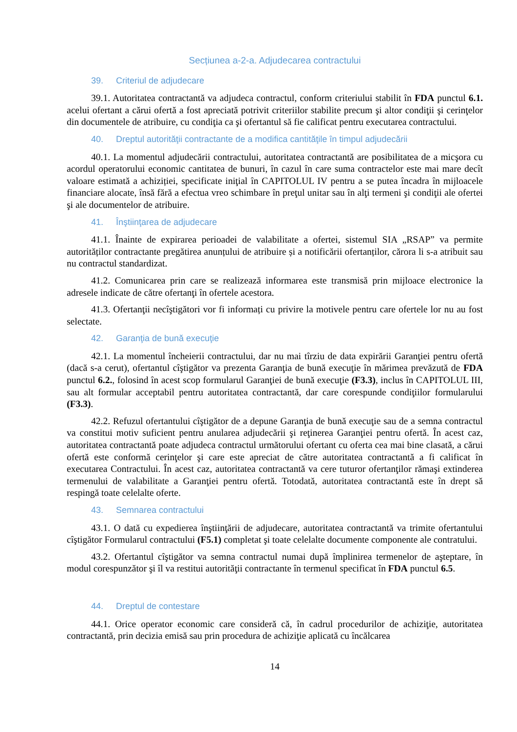Secțiunea a-2-a. Adjudecarea contractului
39. Criteriul de adjudecare
39.1. Autoritatea contractantă va adjudeca contractul, conform criteriului stabilit în FDA punctul 6.1. acelui ofertant a cărui ofertă a fost apreciată potrivit criteriilor stabilite precum şi altor condiţii şi cerinţelor din documentele de atribuire, cu condiţia ca şi ofertantul să fie calificat pentru executarea contractului.
40. Dreptul autorităţii contractante de a modifica cantităţile în timpul adjudecării
40.1. La momentul adjudecării contractului, autoritatea contractantă are posibilitatea de a micşora cu acordul operatorului economic cantitatea de bunuri, în cazul în care suma contractelor este mai mare decît valoare estimată a achiziției, specificate iniţial în CAPITOLUL IV pentru a se putea încadra în mijloacele financiare alocate, însă fără a efectua vreo schimbare în preţul unitar sau în alţi termeni şi condiţii ale ofertei şi ale documentelor de atribuire.
41. Înştiinţarea de adjudecare
41.1. Înainte de expirarea perioadei de valabilitate a ofertei, sistemul SIA „RSAP” va permite autorităților contractante pregătirea anunțului de atribuire și a notificării ofertanților, cărora li s-a atribuit sau nu contractul standardizat.
41.2. Comunicarea prin care se realizează informarea este transmisă prin mijloace electronice la adresele indicate de către ofertanţi în ofertele acestora.
41.3. Ofertanţii necîştigători vor fi informați cu privire la motivele pentru care ofertele lor nu au fost selectate.
42. Garanţia de bună execuţie
42.1. La momentul încheierii contractului, dar nu mai tîrziu de data expirării Garanţiei pentru ofertă (dacă s-a cerut), ofertantul cîştigător va prezenta Garanţia de bună execuţie în mărimea prevăzută de FDA punctul 6.2., folosind în acest scop formularul Garanţiei de bună execuţie (F3.3), inclus în CAPITOLUL III, sau alt formular acceptabil pentru autoritatea contractantă, dar care corespunde condiţiilor formularului (F3.3).
42.2. Refuzul ofertantului cîştigător de a depune Garanţia de bună execuţie sau de a semna contractul va constitui motiv suficient pentru anularea adjudecării şi reţinerea Garanţiei pentru ofertă. În acest caz, autoritatea contractantă poate adjudeca contractul următorului ofertant cu oferta cea mai bine clasată, a cărui ofertă este conformă cerinţelor şi care este apreciat de către autoritatea contractantă a fi calificat în executarea Contractului. În acest caz, autoritatea contractantă va cere tuturor ofertanţilor rămaşi extinderea termenului de valabilitate a Garanţiei pentru ofertă. Totodată, autoritatea contractantă este în drept să respingă toate celelalte oferte.
43. Semnarea contractului
43.1. O dată cu expedierea înştiinţării de adjudecare, autoritatea contractantă va trimite ofertantului cîştigător Formularul contractului (F5.1) completat şi toate celelalte documente componente ale contratului.
43.2. Ofertantul cîştigător va semna contractul numai după împlinirea termenelor de aşteptare, în modul corespunzător şi îl va restitui autorităţii contractante în termenul specificat în FDA punctul 6.5.
44. Dreptul de contestare
44.1. Orice operator economic care consideră că, în cadrul procedurilor de achiziţie, autoritatea contractantă, prin decizia emisă sau prin procedura de achiziţie aplicată cu încălcarea
14